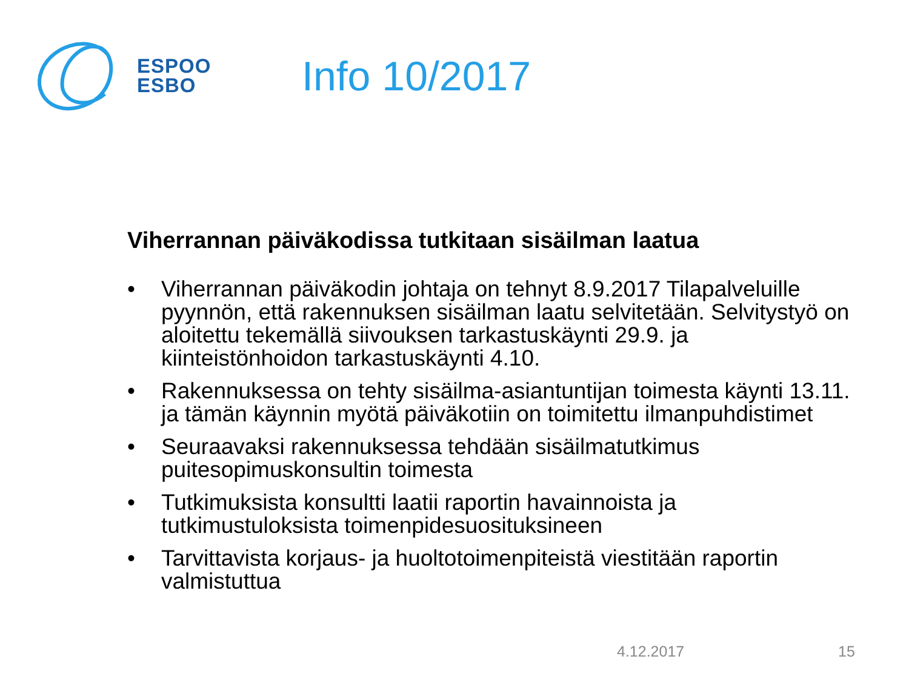ESPOO
ESBO
Info 10/2017
Viherrannan päiväkodissa tutkitaan sisäilman laatua
• Viherrannan päiväkodin johtaja on tehnyt 8.9.2017 Tilapalveluille pyynnön, että rakennuksen sisäilman laatu selvitetään. Selvitystyö on aloitettu tekemällä siivouksen tarkastuskäynti 29.9. ja kiinteistönhoidon tarkastuskäynti 4.10.
• Rakennuksessa on tehty sisäilma-asiantuntijan toimesta käynti 13.11. ja tämän käynnin myötä päiväkotiin on toimitettu ilmanpuhdistimet
• Seuraavaksi rakennuksessa tehdään sisäilmatutkimus puitesopimuskonsultin toimesta
• Tutkimuksista konsultti laatii raportin havainnoista ja tutkimustuloksista toimenpidesuosituksineen
• Tarvittavista korjaus- ja huoltotoimenpiteistä viestitään raportin valmistuttua
4.12.2017 15